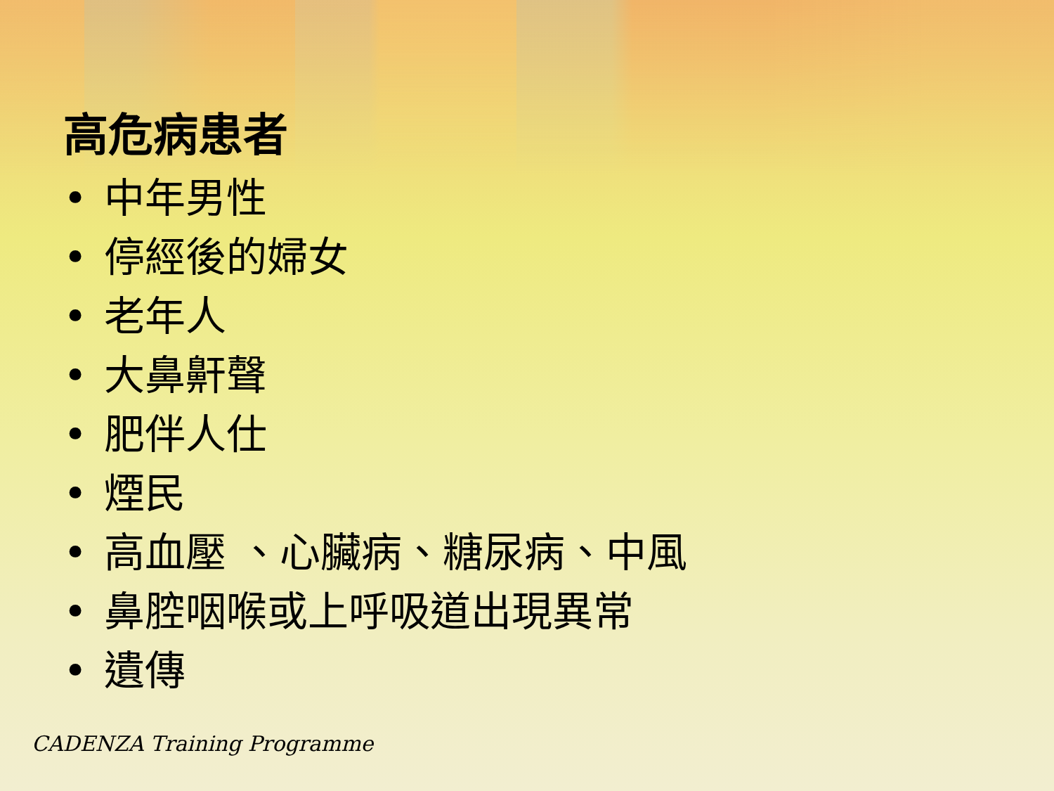高危病患者
• 中年男性
• 停經後的婦女
• 老年人
• 大鼻鼾聲
• 肥伴人仕
• 煙民
• 高血壓 、心臟病、糖尿病、中風
• 鼻腔咽喉或上呼吸道出現異常
• 遺傳
CADENZA Training Programme